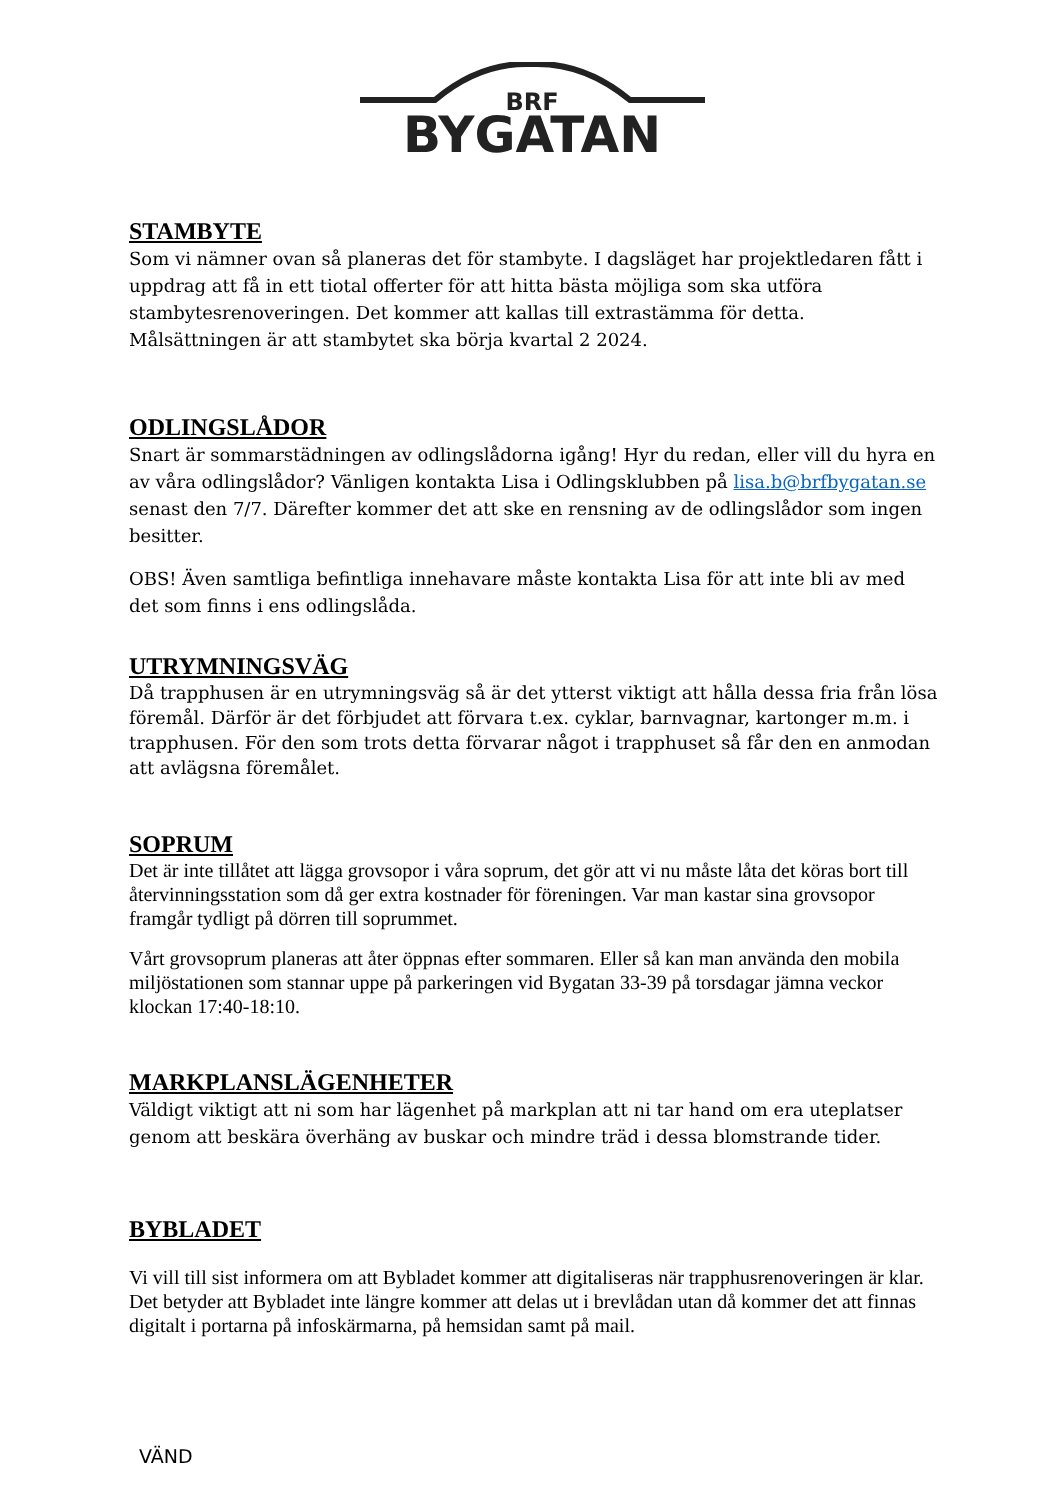BRF
BYGATAN
STAMBYTE
Som vi nämner ovan så planeras det för stambyte. I dagsläget har projektledaren fått i uppdrag att få in ett tiotal offerter för att hitta bästa möjliga som ska utföra stambytesrenoveringen. Det kommer att kallas till extrastämma för detta. Målsättningen är att stambytet ska börja kvartal 2 2024.
ODLINGSLÅDOR
Snart är sommarstädningen av odlingslådorna igång! Hyr du redan, eller vill du hyra en av våra odlingslådor? Vänligen kontakta Lisa i Odlingsklubben på lisa.b@brfbygatan.se senast den 7/7. Därefter kommer det att ske en rensning av de odlingslådor som ingen besitter.
OBS! Även samtliga befintliga innehavare måste kontakta Lisa för att inte bli av med det som finns i ens odlingslåda.
UTRYMNINGSVÄG
Då trapphusen är en utrymningsväg så är det ytterst viktigt att hålla dessa fria från lösa föremål. Därför är det förbjudet att förvara t.ex. cyklar, barnvagnar, kartonger m.m. i trapphusen. För den som trots detta förvarar något i trapphuset så får den en anmodan att avlägsna föremålet.
SOPRUM
Det är inte tillåtet att lägga grovsopor i våra soprum, det gör att vi nu måste låta det köras bort till återvinningsstation som då ger extra kostnader för föreningen. Var man kastar sina grovsopor framgår tydligt på dörren till soprummet.
Vårt grovsoprum planeras att åter öppnas efter sommaren. Eller så kan man använda den mobila miljöstationen som stannar uppe på parkeringen vid Bygatan 33-39 på torsdagar jämna veckor klockan 17:40-18:10.
MARKPLANSLÄGENHETER
Väldigt viktigt att ni som har lägenhet på markplan att ni tar hand om era uteplatser genom att beskära överhäng av buskar och mindre träd i dessa blomstrande tider.
BYBLADET
Vi vill till sist informera om att Bybladet kommer att digitaliseras när trapphusrenoveringen är klar. Det betyder att Bybladet inte längre kommer att delas ut i brevlådan utan då kommer det att finnas digitalt i portarna på infoskärmarna, på hemsidan samt på mail.
VÄND